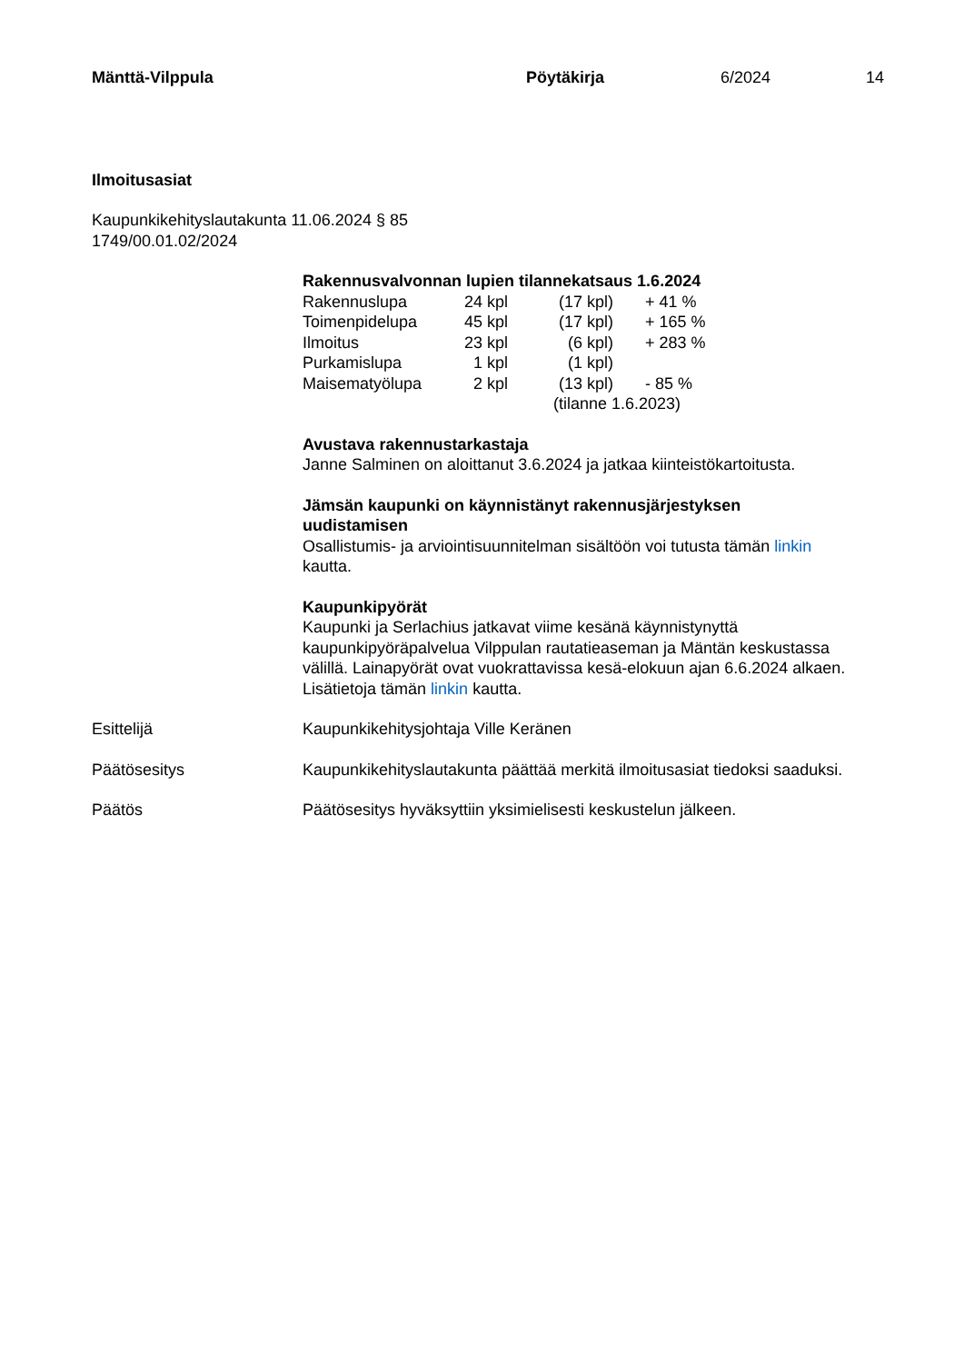Mänttä-Vilppula Pöytäkirja 6/2024 14
Ilmoitusasiat
Kaupunkikehityslautakunta 11.06.2024 § 85
1749/00.01.02/2024
Rakennusvalvonnan lupien tilannekatsaus 1.6.2024
| Rakennuslupa | 24 kpl | (17 kpl) | + 41 % |
| Toimenpidelupa | 45 kpl | (17 kpl) | + 165 % |
| Ilmoitus | 23 kpl | (6 kpl) | + 283 % |
| Purkamislupa | 1 kpl | (1 kpl) | |
| Maisematyölupa | 2 kpl | (13 kpl) | - 85 % |
| | | (tilanne 1.6.2023) | |
Avustava rakennustarkastaja
Janne Salminen on aloittanut 3.6.2024 ja jatkaa kiinteistökartoitusta.
Jämsän kaupunki on käynnistänyt rakennusjärjestyksen
uudistamisen
Osallistumis- ja arviointisuunnitelman sisältöön voi tutusta tämän linkin
kautta.
Kaupunkipyörät
Kaupunki ja Serlachius jatkavat viime kesänä käynnistynyttä
kaupunkipyöräpalvelua Vilppulan rautatieaseman ja Mäntän keskustassa
välillä. Lainapyörät ovat vuokrattavissa kesä-elokuun ajan 6.6.2024 alkaen.
Lisätietoja tämän linkin kautta.
Esittelijä Kaupunkikehitysjohtaja Ville Keränen
Päätösesitys Kaupunkikehityslautakunta päättää merkitä ilmoitusasiat tiedoksi saaduksi.
Päätös Päätösesitys hyväksyttiin yksimielisesti keskustelun jälkeen.